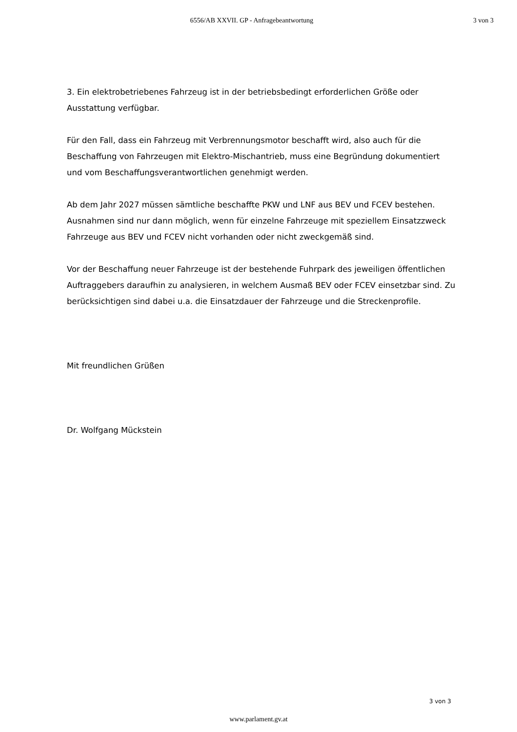6556/AB XXVII. GP - Anfragebeantwortung
3 von 3
3. Ein elektrobetriebenes Fahrzeug ist in der betriebsbedingt erforderlichen Größe oder Ausstattung verfügbar.
Für den Fall, dass ein Fahrzeug mit Verbrennungsmotor beschafft wird, also auch für die Beschaffung von Fahrzeugen mit Elektro-Mischantrieb, muss eine Begründung dokumentiert und vom Beschaffungsverantwortlichen genehmigt werden.
Ab dem Jahr 2027 müssen sämtliche beschaffte PKW und LNF aus BEV und FCEV bestehen. Ausnahmen sind nur dann möglich, wenn für einzelne Fahrzeuge mit speziellem Einsatzzweck Fahrzeuge aus BEV und FCEV nicht vorhanden oder nicht zweckgemäß sind.
Vor der Beschaffung neuer Fahrzeuge ist der bestehende Fuhrpark des jeweiligen öffentlichen Auftraggebers daraufhin zu analysieren, in welchem Ausmaß BEV oder FCEV einsetzbar sind. Zu berücksichtigen sind dabei u.a. die Einsatzdauer der Fahrzeuge und die Streckenprofile.
Mit freundlichen Grüßen
Dr. Wolfgang Mückstein
3 von 3
www.parlament.gv.at